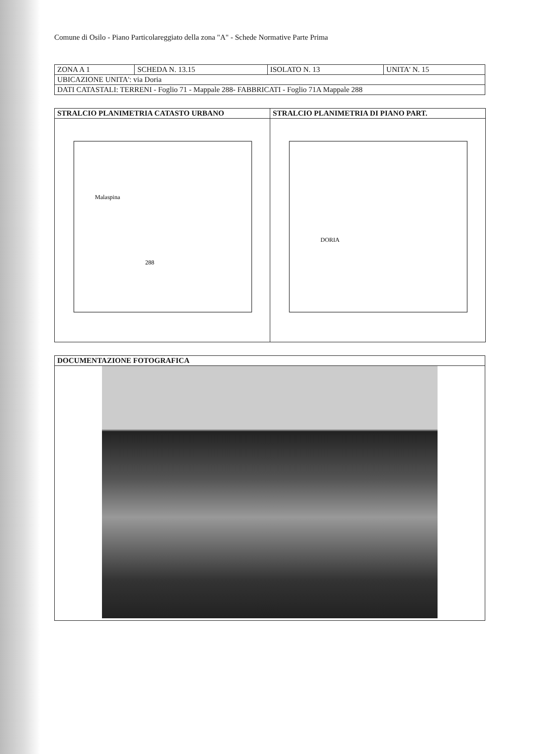Comune di Osilo - Piano Particolareggiato della zona "A" - Schede Normative Parte Prima
| ZONA A 1 | SCHEDA N. 13.15 | ISOLATO N. 13 | UNITA' N. 15 |
| UBICAZIONE UNITA': via Doria | | | |
| DATI CATASTALI: TERRENI - Foglio 71 - Mappale 288- FABBRICATI - Foglio 71A Mappale 288 | | | |
| STRALCIO PLANIMETRIA CATASTO URBANO | STRALCIO PLANIMETRIA DI PIANO PART. |
| --- | --- |
| 288 Malaspina | DORIA |
| DOCUMENTAZIONE FOTOGRAFICA |
| --- |